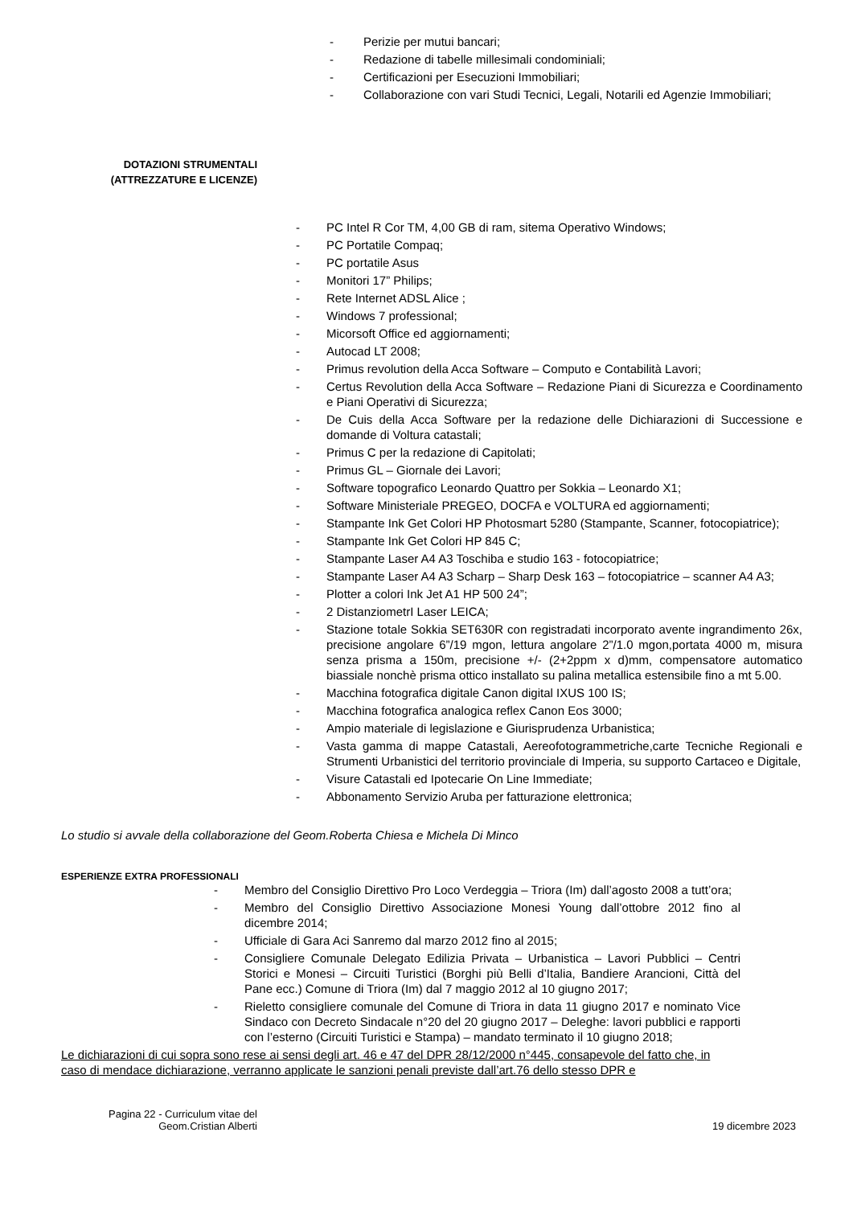- Perizie per mutui bancari;
- Redazione di tabelle millesimali condominiali;
- Certificazioni per Esecuzioni Immobiliari;
- Collaborazione con vari Studi Tecnici, Legali, Notarili ed Agenzie Immobiliari;
DOTAZIONI STRUMENTALI
(ATTREZZATURE E LICENZE)
- PC Intel R Cor TM, 4,00 GB di ram, sitema Operativo Windows;
- PC Portatile Compaq;
- PC portatile Asus
- Monitori 17” Philips;
- Rete Internet ADSL Alice ;
- Windows 7 professional;
- Micorsoft Office ed aggiornamenti;
- Autocad LT 2008;
- Primus revolution della Acca Software – Computo e Contabilità Lavori;
- Certus Revolution della Acca Software – Redazione Piani di Sicurezza e Coordinamento e Piani Operativi di Sicurezza;
- De Cuis della Acca Software per la redazione delle Dichiarazioni di Successione e domande di Voltura catastali;
- Primus C per la redazione di Capitolati;
- Primus GL – Giornale dei Lavori;
- Software topografico Leonardo Quattro per Sokkia – Leonardo X1;
- Software Ministeriale PREGEO, DOCFA e VOLTURA ed aggiornamenti;
- Stampante Ink Get Colori HP Photosmart 5280 (Stampante, Scanner, fotocopiatrice);
- Stampante Ink Get Colori HP 845 C;
- Stampante Laser A4 A3 Toschiba e studio 163 - fotocopiatrice;
- Stampante Laser A4 A3 Scharp – Sharp Desk 163 – fotocopiatrice – scanner A4 A3;
- Plotter a colori Ink Jet A1 HP 500 24”;
- 2 DistanziometrI Laser LEICA;
- Stazione totale Sokkia SET630R con registradati incorporato avente ingrandimento 26x, precisione angolare 6”/19 mgon, lettura angolare 2”/1.0 mgon,portata 4000 m, misura senza prisma a 150m, precisione +/- (2+2ppm x d)mm, compensatore automatico biassiale nonchè prisma ottico installato su palina metallica estensibile fino a mt 5.00.
- Macchina fotografica digitale Canon digital IXUS 100 IS;
- Macchina fotografica analogica reflex Canon Eos 3000;
- Ampio materiale di legislazione e Giurisprudenza Urbanistica;
- Vasta gamma di mappe Catastali, Aereofotogrammetriche,carte Tecniche Regionali e Strumenti Urbanistici del territorio provinciale di Imperia, su supporto Cartaceo e Digitale,
- Visure Catastali ed Ipotecarie On Line Immediate;
- Abbonamento Servizio Aruba per fatturazione elettronica;
Lo studio si avvale della collaborazione del Geom.Roberta Chiesa e Michela Di Minco
ESPERIENZE EXTRA PROFESSIONALI
- Membro del Consiglio Direttivo Pro Loco Verdeggia – Triora (Im) dall’agosto 2008 a tutt’ora;
- Membro del Consiglio Direttivo Associazione Monesi Young dall’ottobre 2012 fino al dicembre 2014;
- Ufficiale di Gara Aci Sanremo dal marzo 2012 fino al 2015;
- Consigliere Comunale Delegato Edilizia Privata – Urbanistica – Lavori Pubblici – Centri Storici e Monesi – Circuiti Turistici (Borghi più Belli d’Italia, Bandiere Arancioni, Città del Pane ecc.) Comune di Triora (Im) dal 7 maggio 2012 al 10 giugno 2017;
- Rieletto consigliere comunale del Comune di Triora in data 11 giugno 2017 e nominato Vice Sindaco con Decreto Sindacale n°20 del 20 giugno 2017 – Deleghe: lavori pubblici e rapporti con l’esterno (Circuiti Turistici e Stampa) – mandato terminato il 10 giugno 2018;
Le dichiarazioni di cui sopra sono rese ai sensi degli art. 46 e 47 del DPR 28/12/2000 n°445, consapevole del fatto che, in caso di mendace dichiarazione, verranno applicate le sanzioni penali previste dall’art.76 dello stesso DPR e
Pagina 22 - Curriculum vitae del
Geom.Cristian Alberti
19 dicembre 2023